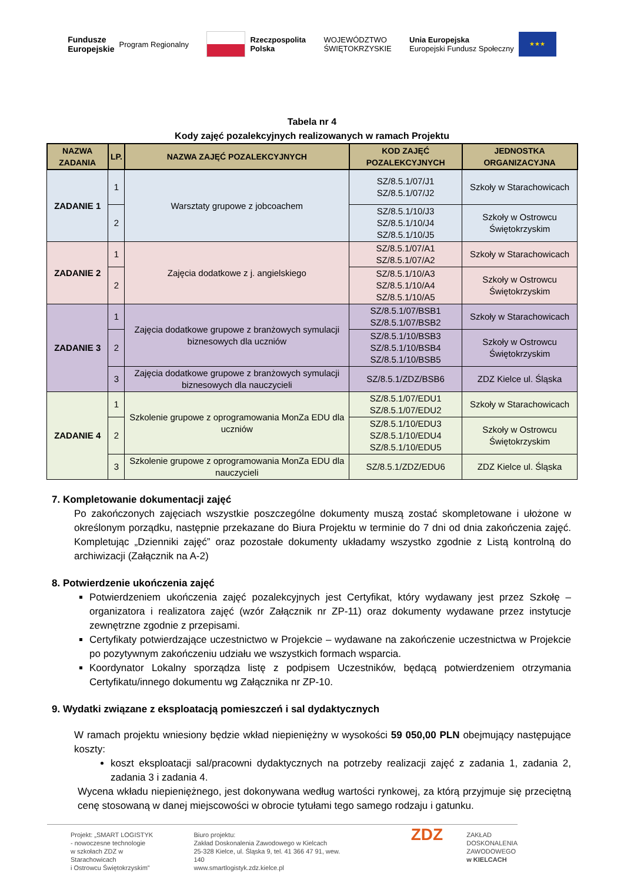Fundusze
Europejskie Program Regionalny
Rzeczpospolita
Polska
WOJEWÓDZTWO
ŚWIĘTOKRZYSKIE
Unia Europejska
Europejski Fundusz Społeczny
★★★
Tabela nr 4
Kody zajęć pozalekcyjnych realizowanych w ramach Projektu
| NAZWA ZADANIA | LP. | NAZWA ZAJĘĆ POZALEKCYJNYCH | KOD ZAJĘĆ POZALEKCYJNYCH | JEDNOSTKA ORGANIZACYJNA |
| --- | --- | --- | --- | --- |
| ZADANIE 1 | 1 | Warsztaty grupowe z jobcoachem | SZ/8.5.1/07/J1 SZ/8.5.1/07/J2 | Szkoły w Starachowicach |
| | 2 | | SZ/8.5.1/10/J3 SZ/8.5.1/10/J4 SZ/8.5.1/10/J5 | Szkoły w Ostrowcu Świętokrzyskim |
| ZADANIE 2 | 1 | Zajęcia dodatkowe z j. angielskiego | SZ/8.5.1/07/A1 SZ/8.5.1/07/A2 | Szkoły w Starachowicach |
| | 2 | | SZ/8.5.1/10/A3 SZ/8.5.1/10/A4 SZ/8.5.1/10/A5 | Szkoły w Ostrowcu Świętokrzyskim |
| ZADANIE 3 | 1 | Zajęcia dodatkowe grupowe z branżowych symulacji biznesowych dla uczniów | SZ/8.5.1/07/BSB1 SZ/8.5.1/07/BSB2 | Szkoły w Starachowicach |
| | 2 | | SZ/8.5.1/10/BSB3 SZ/8.5.1/10/BSB4 SZ/8.5.1/10/BSB5 | Szkoły w Ostrowcu Świętokrzyskim |
| | 3 | Zajęcia dodatkowe grupowe z branżowych symulacji biznesowych dla nauczycieli | SZ/8.5.1/ZDZ/BSB6 | ZDZ Kielce ul. Śląska |
| ZADANIE 4 | 1 | Szkolenie grupowe z oprogramowania MonZa EDU dla uczniów | SZ/8.5.1/07/EDU1 SZ/8.5.1/07/EDU2 | Szkoły w Starachowicach |
| | 2 | | SZ/8.5.1/10/EDU3 SZ/8.5.1/10/EDU4 SZ/8.5.1/10/EDU5 | Szkoły w Ostrowcu Świętokrzyskim |
| | 3 | Szkolenie grupowe z oprogramowania MonZa EDU dla nauczycieli | SZ/8.5.1/ZDZ/EDU6 | ZDZ Kielce ul. Śląska |
7. Kompletowanie dokumentacji zajęć
Po zakończonych zajęciach wszystkie poszczególne dokumenty muszą zostać skompletowane i ułożone w określonym porządku, następnie przekazane do Biura Projektu w terminie do 7 dni od dnia zakończenia zajęć. Kompletując „Dzienniki zajęć” oraz pozostałe dokumenty układamy wszystko zgodnie z Listą kontrolną do archiwizacji (Załącznik na A-2)
8. Potwierdzenie ukończenia zajęć
Potwierdzeniem ukończenia zajęć pozalekcyjnych jest Certyfikat, który wydawany jest przez Szkołę – organizatora i realizatora zajęć (wzór Załącznik nr ZP-11) oraz dokumenty wydawane przez instytucje zewnętrzne zgodnie z przepisami.
Certyfikaty potwierdzające uczestnictwo w Projekcie – wydawane na zakończenie uczestnictwa w Projekcie po pozytywnym zakończeniu udziału we wszystkich formach wsparcia.
Koordynator Lokalny sporządza listę z podpisem Uczestników, będącą potwierdzeniem otrzymania Certyfikatu/innego dokumentu wg Załącznika nr ZP-10.
9. Wydatki związane z eksploatacją pomieszczeń i sal dydaktycznych
W ramach projektu wniesiony będzie wkład niepieniężny w wysokości 59 050,00 PLN obejmujący następujące koszty:
koszt eksploatacji sal/pracowni dydaktycznych na potrzeby realizacji zajęć z zadania 1, zadania 2, zadania 3 i zadania 4.
Wycena wkładu niepieniężnego, jest dokonywana według wartości rynkowej, za którą przyjmuje się przeciętną cenę stosowaną w danej miejscowości w obrocie tytułami tego samego rodzaju i gatunku.
Projekt: „SMART LOGISTYK
- nowoczesne technologie
w szkołach ZDZ w Starachowicach
i Ostrowcu Świętokrzyskim”
Biuro projektu:
Zakład Doskonalenia Zawodowego w Kielcach
25-328 Kielce, ul. Śląska 9, tel. 41 366 47 91, wew. 140
www.smartlogistyk.zdz.kielce.pl
ZDZ
ZAKŁAD
DOSKONALENIA
ZAWODOWEGO
w KIELCACH